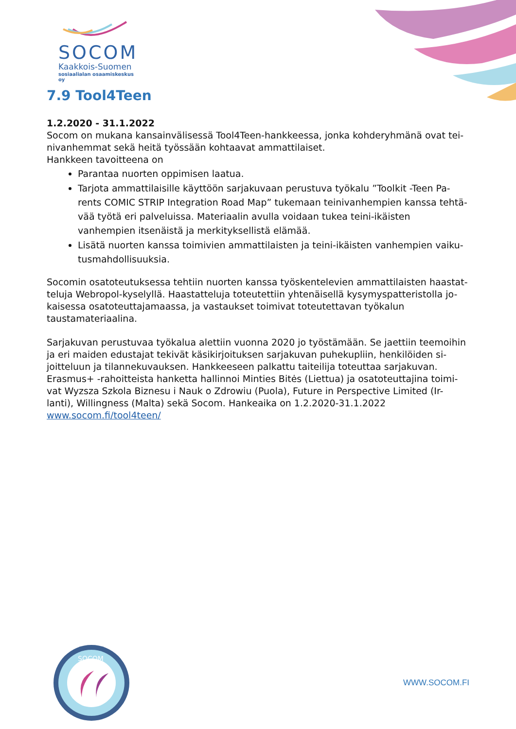SOCOM
Kaakkois-Suomen
sosiaalialan osaamiskeskus oy
7.9 Tool4Teen
1.2.2020 - 31.1.2022
Socom on mukana kansainvälisessä Tool4Teen-hankkeessa, jonka kohderyhmänä ovat tei-nivanhemmat sekä heitä työssään kohtaavat ammattilaiset.
Hankkeen tavoitteena on
Parantaa nuorten oppimisen laatua.
Tarjota ammattilaisille käyttöön sarjakuvaan perustuva työkalu ”Toolkit -Teen Pa-rents COMIC STRIP Integration Road Map” tukemaan teinivanhempien kanssa tehtä-vää työtä eri palveluissa. Materiaalin avulla voidaan tukea teini-ikäisten vanhempien itsenäistä ja merkityksellistä elämää.
Lisätä nuorten kanssa toimivien ammattilaisten ja teini-ikäisten vanhempien vaiku-tusmahdollisuuksia.
Socomin osatoteutuksessa tehtiin nuorten kanssa työskentelevien ammattilaisten haastat-teluja Webropol-kyselyllä. Haastatteluja toteutettiin yhtenäisellä kysymyspatteristolla jo-kaisessa osatoteuttajamaassa, ja vastaukset toimivat toteutettavan työkalun taustamateriaalina.
Sarjakuvan perustuvaa työkalua alettiin vuonna 2020 jo työstämään. Se jaettiin teemoihin ja eri maiden edustajat tekivät käsikirjoituksen sarjakuvan puhekupliin, henkilöiden si-joitteluun ja tilannekuvauksen. Hankkeeseen palkattu taiteilija toteuttaa sarjakuvan. Erasmus+ -rahoitteista hanketta hallinnoi Minties Bitės (Liettua) ja osatoteuttajina toimi-vat Wyzsza Szkola Biznesu i Nauk o Zdrowiu (Puola), Future in Perspective Limited (Ir-lanti), Willingness (Malta) sekä Socom. Hankeaika on 1.2.2020-31.1.2022
www.socom.fi/tool4teen/
SOCOM
WWW.SOCOM.FI